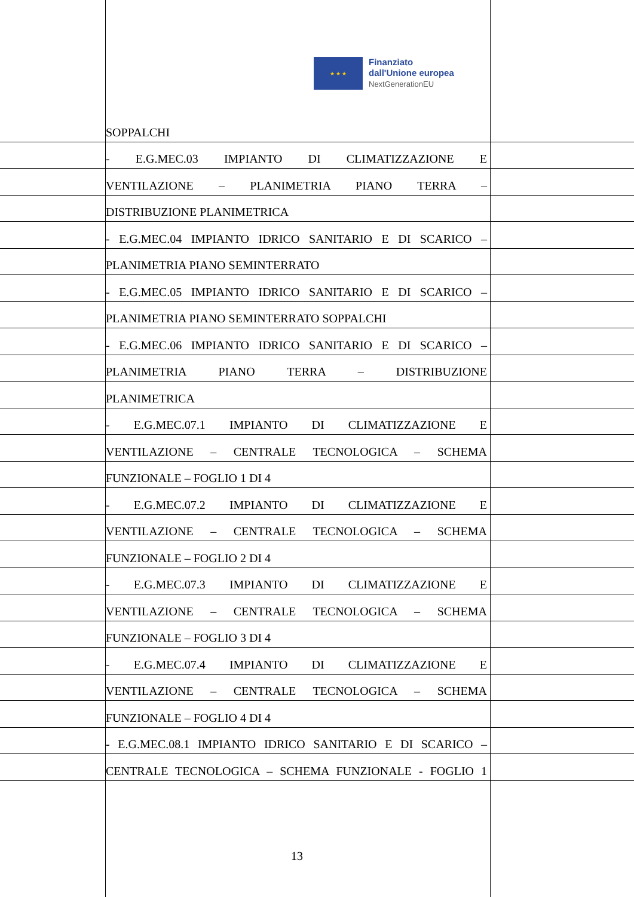★ ★ ★
Finanziato
dall'Unione europea
NextGenerationEU
SOPPALCHI
- E.G.MEC.03 IMPIANTO DI CLIMATIZZAZIONE E
VENTILAZIONE – PLANIMETRIA PIANO TERRA –
DISTRIBUZIONE PLANIMETRICA
- E.G.MEC.04 IMPIANTO IDRICO SANITARIO E DI SCARICO –
PLANIMETRIA PIANO SEMINTERRATO
- E.G.MEC.05 IMPIANTO IDRICO SANITARIO E DI SCARICO –
PLANIMETRIA PIANO SEMINTERRATO SOPPALCHI
- E.G.MEC.06 IMPIANTO IDRICO SANITARIO E DI SCARICO –
PLANIMETRIA PIANO TERRA – DISTRIBUZIONE
PLANIMETRICA
- E.G.MEC.07.1 IMPIANTO DI CLIMATIZZAZIONE E
VENTILAZIONE – CENTRALE TECNOLOGICA – SCHEMA
FUNZIONALE – FOGLIO 1 DI 4
- E.G.MEC.07.2 IMPIANTO DI CLIMATIZZAZIONE E
VENTILAZIONE – CENTRALE TECNOLOGICA – SCHEMA
FUNZIONALE – FOGLIO 2 DI 4
- E.G.MEC.07.3 IMPIANTO DI CLIMATIZZAZIONE E
VENTILAZIONE – CENTRALE TECNOLOGICA – SCHEMA
FUNZIONALE – FOGLIO 3 DI 4
- E.G.MEC.07.4 IMPIANTO DI CLIMATIZZAZIONE E
VENTILAZIONE – CENTRALE TECNOLOGICA – SCHEMA
FUNZIONALE – FOGLIO 4 DI 4
- E.G.MEC.08.1 IMPIANTO IDRICO SANITARIO E DI SCARICO –
CENTRALE TECNOLOGICA – SCHEMA FUNZIONALE - FOGLIO 1
13